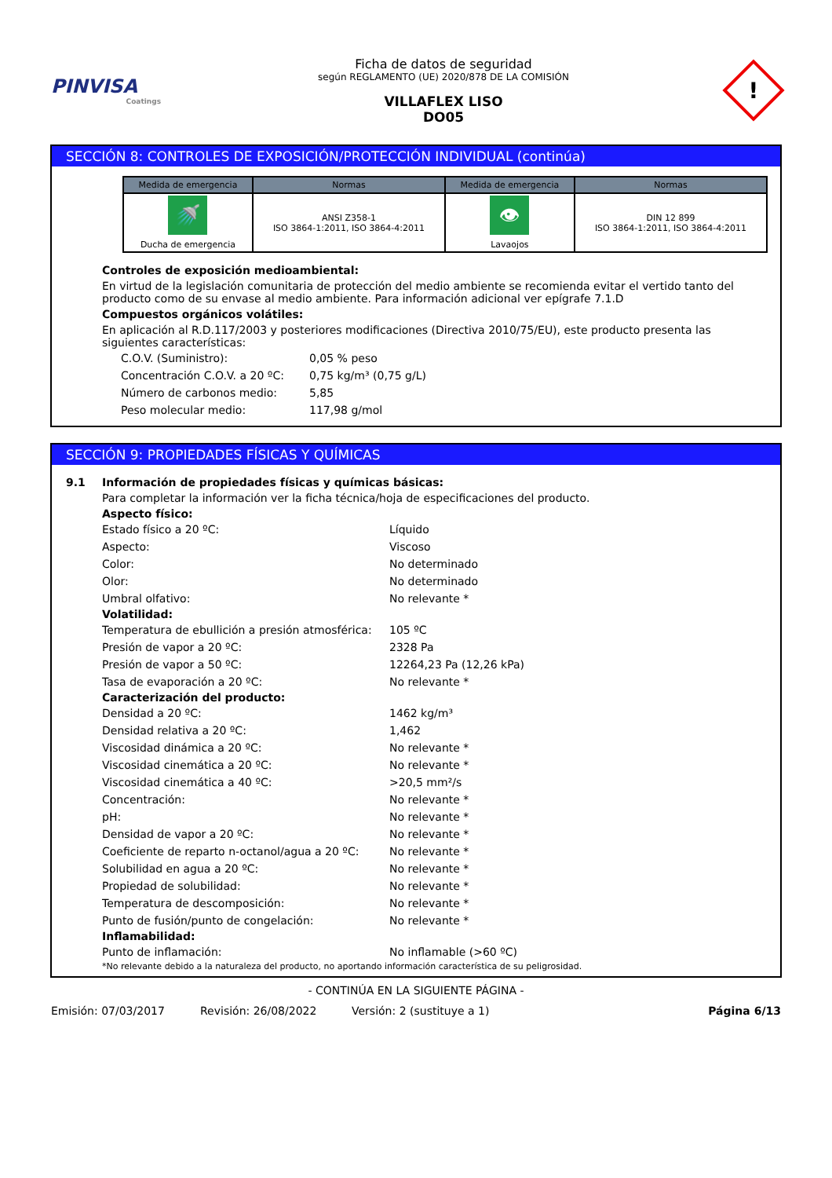PINVISA
Coatings
Ficha de datos de seguridad
según REGLAMENTO (UE) 2020/878 DE LA COMISIÓN
VILLAFLEX LISO
DO05
!
SECCIÓN 8: CONTROLES DE EXPOSICIÓN/PROTECCIÓN INDIVIDUAL (continúa)
| Medida de emergencia | Normas | Medida de emergencia | Normas |
| --- | --- | --- | --- |
| 🚿 Ducha de emergencia | ANSI Z358-1 ISO 3864-1:2011, ISO 3864-4:2011 | 👁 Lavaojos | DIN 12 899 ISO 3864-1:2011, ISO 3864-4:2011 |
Controles de exposición medioambiental:
En virtud de la legislación comunitaria de protección del medio ambiente se recomienda evitar el vertido tanto del producto como de su envase al medio ambiente. Para información adicional ver epígrafe 7.1.D
Compuestos orgánicos volátiles:
En aplicación al R.D.117/2003 y posteriores modificaciones (Directiva 2010/75/EU), este producto presenta las siguientes características:
C.O.V. (Suministro):
0,05 % peso
Concentración C.O.V. a 20 ºC:
0,75 kg/m³ (0,75 g/L)
Número de carbonos medio:
5,85
Peso molecular medio:
117,98 g/mol
SECCIÓN 9: PROPIEDADES FÍSICAS Y QUÍMICAS
9.1 Información de propiedades físicas y químicas básicas:
Para completar la información ver la ficha técnica/hoja de especificaciones del producto.
Aspecto físico:
Estado físico a 20 ºC:
Líquido
Aspecto:
Viscoso
Color:
No determinado
Olor:
No determinado
Umbral olfativo:
No relevante *
Volatilidad:
Temperatura de ebullición a presión atmosférica:
105 ºC
Presión de vapor a 20 ºC:
2328 Pa
Presión de vapor a 50 ºC:
12264,23 Pa (12,26 kPa)
Tasa de evaporación a 20 ºC:
No relevante *
Caracterización del producto:
Densidad a 20 ºC:
1462 kg/m³
Densidad relativa a 20 ºC:
1,462
Viscosidad dinámica a 20 ºC:
No relevante *
Viscosidad cinemática a 20 ºC:
No relevante *
Viscosidad cinemática a 40 ºC:
>20,5 mm²/s
Concentración:
No relevante *
pH:
No relevante *
Densidad de vapor a 20 ºC:
No relevante *
Coeficiente de reparto n-octanol/agua a 20 ºC:
No relevante *
Solubilidad en agua a 20 ºC:
No relevante *
Propiedad de solubilidad:
No relevante *
Temperatura de descomposición:
No relevante *
Punto de fusión/punto de congelación:
No relevante *
Inflamabilidad:
Punto de inflamación:
No inflamable (>60 ºC)
*No relevante debido a la naturaleza del producto, no aportando información característica de su peligrosidad.
- CONTINÚA EN LA SIGUIENTE PÁGINA -
Emisión: 07/03/2017 Revisión: 26/08/2022 Versión: 2 (sustituye a 1) Página 6/13